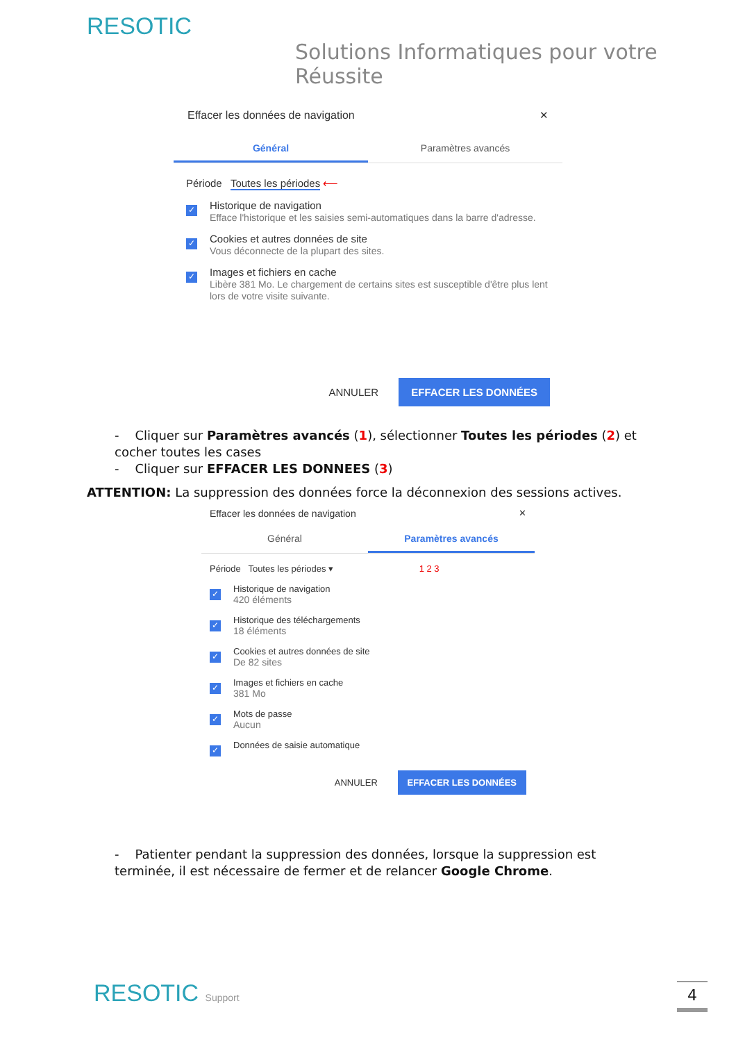RESOTIC
Solutions Informatiques pour votre Réussite
Effacer les données de navigation ✕
Général Paramètres avancés
Période Toutes les périodes ⟵
✓
Historique de navigation
Efface l'historique et les saisies semi-automatiques dans la barre d'adresse.
✓
Cookies et autres données de site
Vous déconnecte de la plupart des sites.
✓
Images et fichiers en cache
Libère 381 Mo. Le chargement de certains sites est susceptible d'être plus lent lors de votre visite suivante.
ANNULER EFFACER LES DONNÉES
- Cliquer sur Paramètres avancés (1), sélectionner Toutes les périodes (2) et cocher toutes les cases
- Cliquer sur EFFACER LES DONNEES (3)
ATTENTION: La suppression des données force la déconnexion des sessions actives.
Effacer les données de navigation ✕
Général Paramètres avancés
Période Toutes les périodes ▾ 1 2 3
✓
Historique de navigation
420 éléments
✓
Historique des téléchargements
18 éléments
✓
Cookies et autres données de site
De 82 sites
✓
Images et fichiers en cache
381 Mo
✓
Mots de passe
Aucun
✓
Données de saisie automatique
ANNULER EFFACER LES DONNÉES
- Patienter pendant la suppression des données, lorsque la suppression est terminée, il est nécessaire de fermer et de relancer Google Chrome.
RESOTIC Support 4